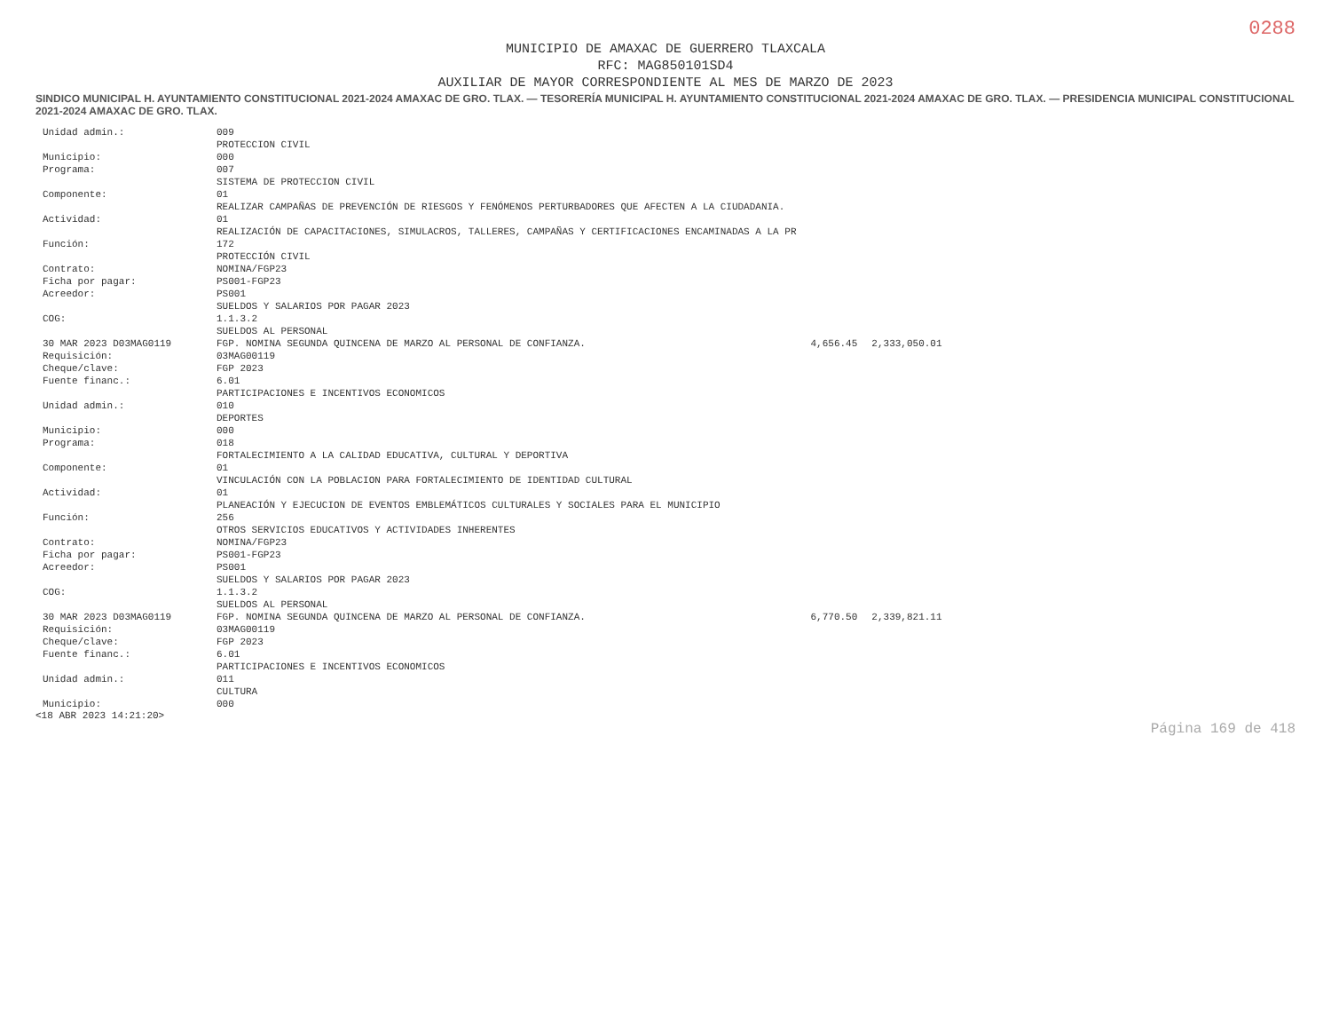0288
MUNICIPIO DE AMAXAC DE GUERRERO TLAXCALA
RFC: MAG850101SD4
AUXILIAR DE MAYOR CORRESPONDIENTE AL MES DE MARZO DE 2023
SINDICO MUNICIPAL H. AYUNTAMIENTO CONSTITUCIONAL 2021-2024 AMAXAC DE GRO. TLAX. — TESORERÍA MUNICIPAL H. AYUNTAMIENTO CONSTITUCIONAL 2021-2024 AMAXAC DE GRO. TLAX. — PRESIDENCIA MUNICIPAL CONSTITUCIONAL 2021-2024 AMAXAC DE GRO. TLAX.
| Unidad admin.: | 009 | | |
| | PROTECCION CIVIL | | |
| Municipio: | 000 | | |
| Programa: | 007 | | |
| | SISTEMA DE PROTECCION CIVIL | | |
| Componente: | 01 | | |
| | REALIZAR CAMPAÑAS DE PREVENCIÓN DE RIESGOS Y FENÓMENOS PERTURBADORES QUE AFECTEN A LA CIUDADANIA. | | |
| Actividad: | 01 | | |
| | REALIZACIÓN DE CAPACITACIONES, SIMULACROS, TALLERES, CAMPAÑAS Y CERTIFICACIONES ENCAMINADAS A LA PR | | |
| Función: | 172 | | |
| | PROTECCIÓN CIVIL | | |
| Contrato: | NOMINA/FGP23 | | |
| Ficha por pagar: | PS001-FGP23 | | |
| Acreedor: | PS001 | | |
| | SUELDOS Y SALARIOS POR PAGAR 2023 | | |
| COG: | 1.1.3.2 | | |
| | SUELDOS AL PERSONAL | | |
| 30 MAR 2023 D03MAG0119 | FGP. NOMINA SEGUNDA QUINCENA DE MARZO AL PERSONAL DE CONFIANZA. | 4,656.45 | 2,333,050.01 |
| Requisición: | 03MAG00119 | | |
| Cheque/clave: | FGP 2023 | | |
| Fuente financ.: | 6.01 | | |
| | PARTICIPACIONES E INCENTIVOS ECONOMICOS | | |
| Unidad admin.: | 010 | | |
| | DEPORTES | | |
| Municipio: | 000 | | |
| Programa: | 018 | | |
| | FORTALECIMIENTO A LA CALIDAD EDUCATIVA, CULTURAL Y DEPORTIVA | | |
| Componente: | 01 | | |
| | VINCULACIÓN CON LA POBLACION PARA FORTALECIMIENTO DE IDENTIDAD CULTURAL | | |
| Actividad: | 01 | | |
| | PLANEACIÓN Y EJECUCION DE EVENTOS EMBLEMÁTICOS CULTURALES Y SOCIALES PARA EL MUNICIPIO | | |
| Función: | 256 | | |
| | OTROS SERVICIOS EDUCATIVOS Y ACTIVIDADES INHERENTES | | |
| Contrato: | NOMINA/FGP23 | | |
| Ficha por pagar: | PS001-FGP23 | | |
| Acreedor: | PS001 | | |
| | SUELDOS Y SALARIOS POR PAGAR 2023 | | |
| COG: | 1.1.3.2 | | |
| | SUELDOS AL PERSONAL | | |
| 30 MAR 2023 D03MAG0119 | FGP. NOMINA SEGUNDA QUINCENA DE MARZO AL PERSONAL DE CONFIANZA. | 6,770.50 | 2,339,821.11 |
| Requisición: | 03MAG00119 | | |
| Cheque/clave: | FGP 2023 | | |
| Fuente financ.: | 6.01 | | |
| | PARTICIPACIONES E INCENTIVOS ECONOMICOS | | |
| Unidad admin.: | 011 | | |
| | CULTURA | | |
| Municipio: | 000 | | |
<18 ABR 2023 14:21:20>
Página 169 de 418